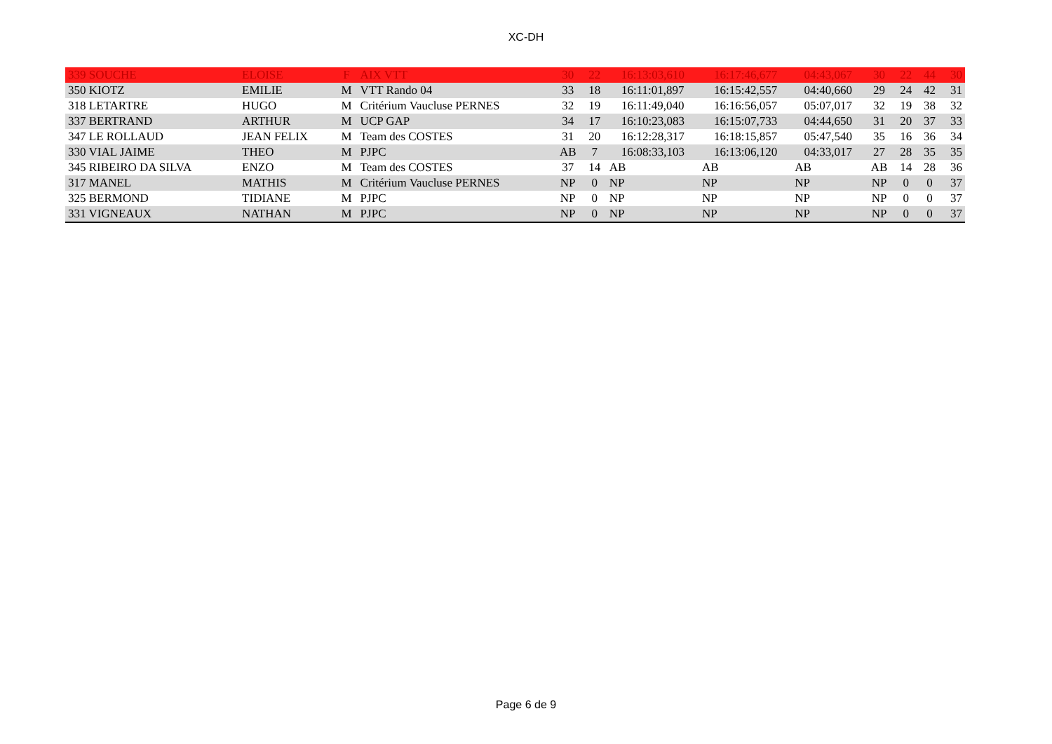XC-DH
| 339 SOUCHE | ELOISE | F | AIX VTT | 30 | 22 | 16:13:03,610 | 16:17:46,677 | 04:43,067 | 30 | 22 | 44 | 30 |
| 350 KIOTZ | EMILIE | M | VTT Rando 04 | 33 | 18 | 16:11:01,897 | 16:15:42,557 | 04:40,660 | 29 | 24 | 42 | 31 |
| 318 LETARTRE | HUGO | M | Critérium Vaucluse PERNES | 32 | 19 | 16:11:49,040 | 16:16:56,057 | 05:07,017 | 32 | 19 | 38 | 32 |
| 337 BERTRAND | ARTHUR | M | UCP GAP | 34 | 17 | 16:10:23,083 | 16:15:07,733 | 04:44,650 | 31 | 20 | 37 | 33 |
| 347 LE ROLLAUD | JEAN FELIX | M | Team des COSTES | 31 | 20 | 16:12:28,317 | 16:18:15,857 | 05:47,540 | 35 | 16 | 36 | 34 |
| 330 VIAL JAIME | THEO | M | PJPC | AB | 7 | 16:08:33,103 | 16:13:06,120 | 04:33,017 | 27 | 28 | 35 | 35 |
| 345 RIBEIRO DA SILVA | ENZO | M | Team des COSTES | 37 | 14 | AB | AB | AB | AB | 14 | 28 | 36 |
| 317 MANEL | MATHIS | M | Critérium Vaucluse PERNES | NP | 0 | NP | NP | NP | NP | 0 | 0 | 37 |
| 325 BERMOND | TIDIANE | M | PJPC | NP | 0 | NP | NP | NP | NP | 0 | 0 | 37 |
| 331 VIGNEAUX | NATHAN | M | PJPC | NP | 0 | NP | NP | NP | NP | 0 | 0 | 37 |
Page 6 de 9